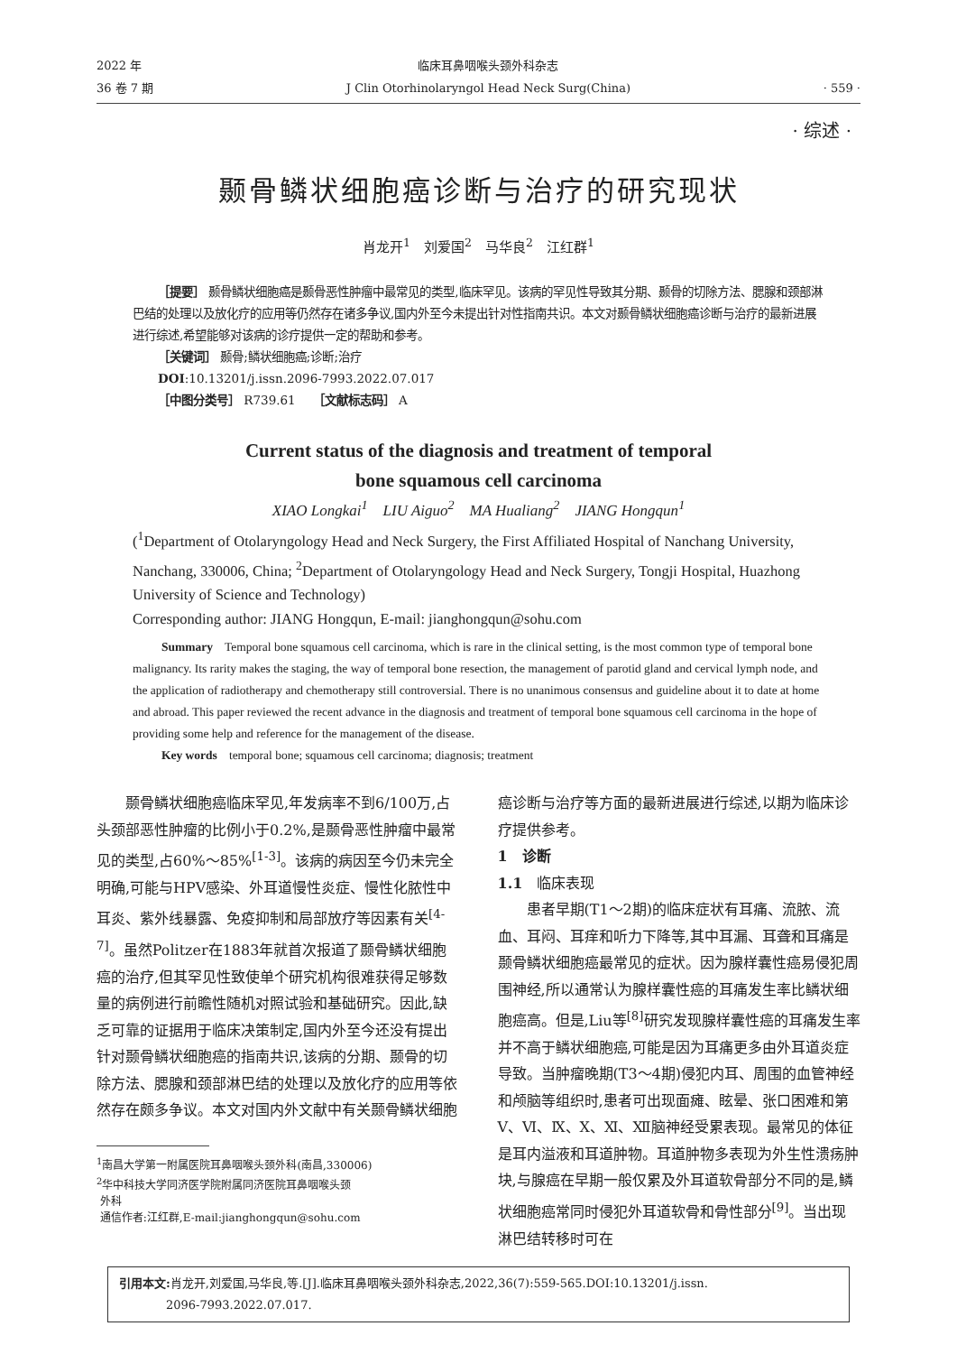2022 年
36 卷 7 期
临床耳鼻咽喉头颈外科杂志
J Clin Otorhinolaryngol Head Neck Surg(China)
· 559 ·
· 综述 ·
颞骨鳞状细胞癌诊断与治疗的研究现状
肖龙开<sup>1</sup>　刘爱国<sup>2</sup>　马华良<sup>2</sup>　江红群<sup>1</sup>
［提要］ 颞骨鳞状细胞癌是颞骨恶性肿瘤中最常见的类型,临床罕见。该病的罕见性导致其分期、颞骨的切除方法、腮腺和颈部淋巴结的处理以及放化疗的应用等仍然存在诸多争议,国内外至今未提出针对性指南共识。本文对颞骨鳞状细胞癌诊断与治疗的最新进展进行综述,希望能够对该病的诊疗提供一定的帮助和参考。
［关键词］ 颞骨;鳞状细胞癌;诊断;治疗
DOI:10.13201/j.issn.2096-7993.2022.07.017
［中图分类号］ R739.61　　［文献标志码］ A
Current status of the diagnosis and treatment of temporal
bone squamous cell carcinoma
XIAO Longkai<sup>1</sup>　LIU Aiguo<sup>2</sup>　MA Hualiang<sup>2</sup>　JIANG Hongqun<sup>1</sup>
(<sup>1</sup>Department of Otolaryngology Head and Neck Surgery, the First Affiliated Hospital of Nanchang University, Nanchang, 330006, China; <sup>2</sup>Department of Otolaryngology Head and Neck Surgery, Tongji Hospital, Huazhong University of Science and Technology)
Corresponding author: JIANG Hongqun, E-mail: jianghongqun@sohu.com
Summary　Temporal bone squamous cell carcinoma, which is rare in the clinical setting, is the most common type of temporal bone malignancy. Its rarity makes the staging, the way of temporal bone resection, the management of parotid gland and cervical lymph node, and the application of radiotherapy and chemotherapy still controversial. There is no unanimous consensus and guideline about it to date at home and abroad. This paper reviewed the recent advance in the diagnosis and treatment of temporal bone squamous cell carcinoma in the hope of providing some help and reference for the management of the disease.
Key words　temporal bone; squamous cell carcinoma; diagnosis; treatment
颞骨鳞状细胞癌临床罕见,年发病率不到6/100万,占头颈部恶性肿瘤的比例小于0.2%,是颞骨恶性肿瘤中最常见的类型,占60%～85%<sup>[1-3]</sup>。该病的病因至今仍未完全明确,可能与HPV感染、外耳道慢性炎症、慢性化脓性中耳炎、紫外线暴露、免疫抑制和局部放疗等因素有关<sup>[4-7]</sup>。虽然Politzer在1883年就首次报道了颞骨鳞状细胞癌的治疗,但其罕见性致使单个研究机构很难获得足够数量的病例进行前瞻性随机对照试验和基础研究。因此,缺乏可靠的证据用于临床决策制定,国内外至今还没有提出针对颞骨鳞状细胞癌的指南共识,该病的分期、颞骨的切除方法、腮腺和颈部淋巴结的处理以及放化疗的应用等依然存在颇多争议。本文对国内外文献中有关颞骨鳞状细胞
<sup>1</sup> 南昌大学第一附属医院耳鼻咽喉头颈外科(南昌,330006)
<sup>2</sup> 华中科技大学同济医学院附属同济医院耳鼻咽喉头颈
外科
通信作者:江红群,E-mail:jianghongqun@sohu.com
癌诊断与治疗等方面的最新进展进行综述,以期为临床诊疗提供参考。
1　诊断
1.1　临床表现
患者早期(T1～2期)的临床症状有耳痛、流脓、流血、耳闷、耳痒和听力下降等,其中耳漏、耳聋和耳痛是颞骨鳞状细胞癌最常见的症状。因为腺样囊性癌易侵犯周围神经,所以通常认为腺样囊性癌的耳痛发生率比鳞状细胞癌高。但是,Liu等<sup>[8]</sup>研究发现腺样囊性癌的耳痛发生率并不高于鳞状细胞癌,可能是因为耳痛更多由外耳道炎症导致。当肿瘤晚期(T3～4期)侵犯内耳、周围的血管神经和颅脑等组织时,患者可出现面瘫、眩晕、张口困难和第Ⅴ、Ⅵ、Ⅸ、Ⅹ、Ⅺ、Ⅻ脑神经受累表现。最常见的体征是耳内溢液和耳道肿物。耳道肿物多表现为外生性溃疡肿块,与腺癌在早期一般仅累及外耳道软骨部分不同的是,鳞状细胞癌常同时侵犯外耳道软骨和骨性部分<sup>[9]</sup>。当出现淋巴结转移时可在
引用本文: 肖龙开,刘爱国,马华良,等.[J].临床耳鼻咽喉头颈外科杂志,2022,36(7):559-565.DOI:10.13201/j.issn.
　　　　2096-7993.2022.07.017.